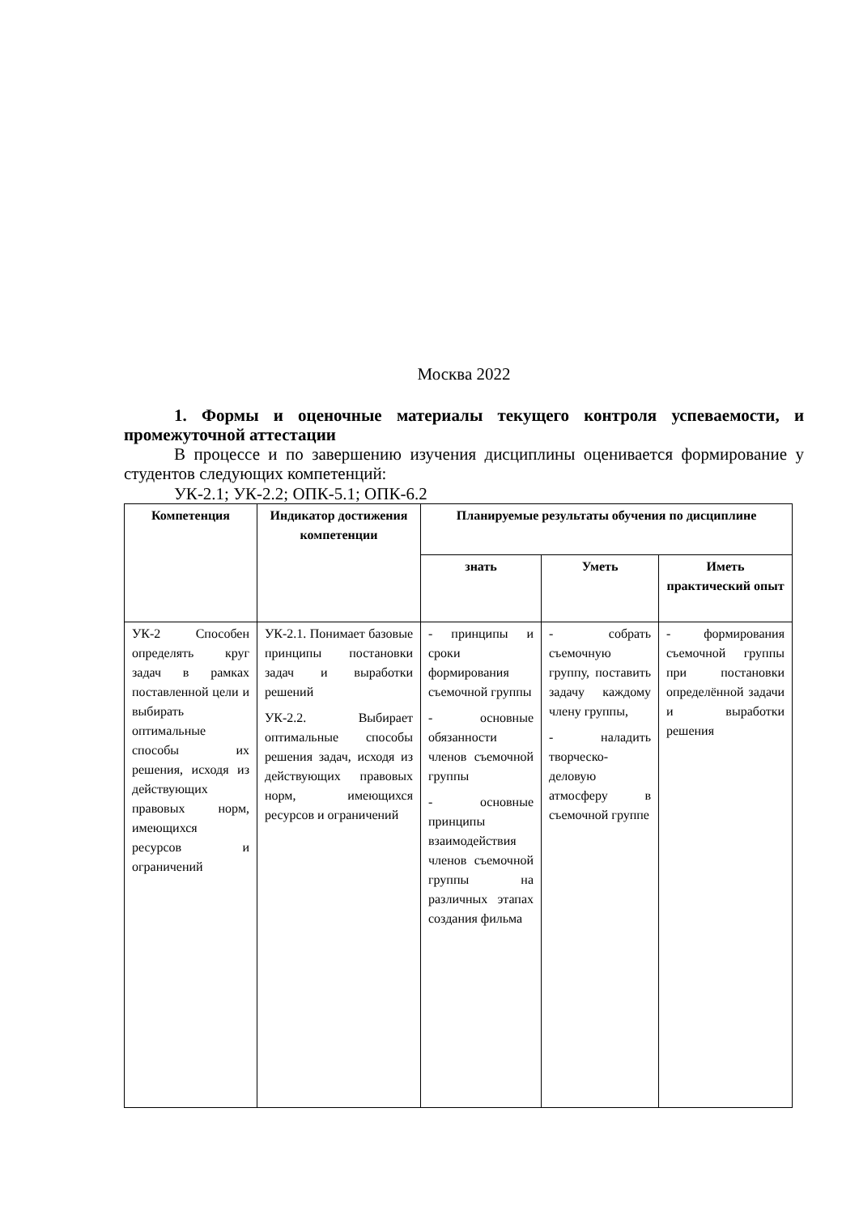Москва 2022
1. Формы и оценочные материалы текущего контроля успеваемости, и промежуточной аттестации
В процессе и по завершению изучения дисциплины оценивается формирование у студентов следующих компетенций:
УК-2.1; УК-2.2; ОПК-5.1; ОПК-6.2
| Компетенция | Индикатор достижения компетенции | Планируемые результаты обучения по дисциплине | | |
| --- | --- | --- | --- | --- |
| | | знать | Уметь | Иметь практический опыт |
| УК-2 Способен определять круг задач в рамках поставленной цели и выбирать оптимальные способы их решения, исходя из действующих правовых норм, имеющихся ресурсов и ограничений | УК-2.1. Понимает базовые принципы постановки задач и выработки решений УК-2.2. Выбирает оптимальные способы решения задач, исходя из действующих правовых норм, имеющихся ресурсов и ограничений | - принципы и сроки формирования съемочной группы - основные обязанности членов съемочной группы - основные принципы взаимодействия членов съемочной группы на различных этапах создания фильма | - собрать съемочную группу, поставить задачу каждому члену группы, - наладить творческо-деловую атмосферу в съемочной группе | - формирования съемочной группы при постановки определённой задачи и выработки решения |